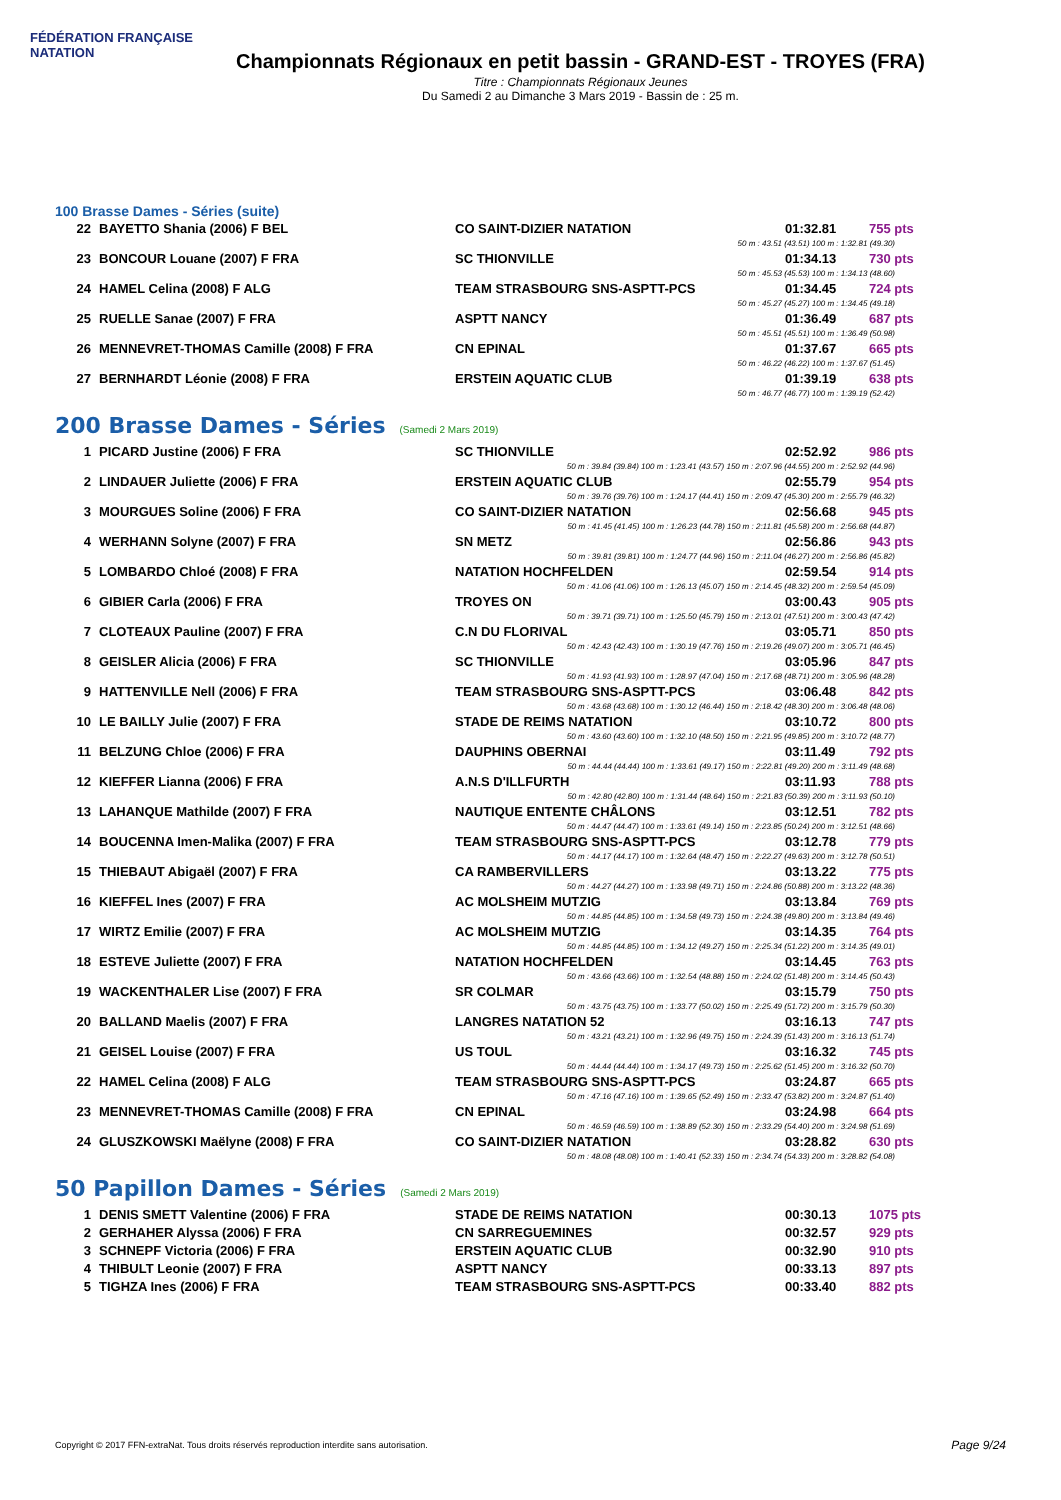FÉDÉRATION FRANÇAISE
NATATION
Championnats Régionaux en petit bassin - GRAND-EST - TROYES (FRA)
Titre : Championnats Régionaux Jeunes
Du Samedi 2 au Dimanche 3 Mars 2019 - Bassin de : 25 m.
100 Brasse Dames - Séries (suite)
| 22 | BAYETTO Shania (2006) F BEL | CO SAINT-DIZIER NATATION | 01:32.81 | 755 pts |
| 50 m : 43.51 (43.51) 100 m : 1:32.81 (49.30) | | | | |
| 23 | BONCOUR Louane (2007) F FRA | SC THIONVILLE | 01:34.13 | 730 pts |
| 50 m : 45.53 (45.53) 100 m : 1:34.13 (48.60) | | | | |
| 24 | HAMEL Celina (2008) F ALG | TEAM STRASBOURG SNS-ASPTT-PCS | 01:34.45 | 724 pts |
| 50 m : 45.27 (45.27) 100 m : 1:34.45 (49.18) | | | | |
| 25 | RUELLE Sanae (2007) F FRA | ASPTT NANCY | 01:36.49 | 687 pts |
| 50 m : 45.51 (45.51) 100 m : 1:36.49 (50.98) | | | | |
| 26 | MENNEVRET-THOMAS Camille (2008) F FRA | CN EPINAL | 01:37.67 | 665 pts |
| 50 m : 46.22 (46.22) 100 m : 1:37.67 (51.45) | | | | |
| 27 | BERNHARDT Léonie (2008) F FRA | ERSTEIN AQUATIC CLUB | 01:39.19 | 638 pts |
| 50 m : 46.77 (46.77) 100 m : 1:39.19 (52.42) | | | | |
200 Brasse Dames - Séries (Samedi 2 Mars 2019)
| 1 | PICARD Justine (2006) F FRA | SC THIONVILLE | 02:52.92 | 986 pts |
| 50 m : 39.84 (39.84) 100 m : 1:23.41 (43.57) 150 m : 2:07.96 (44.55) 200 m : 2:52.92 (44.96) | | | | |
| 2 | LINDAUER Juliette (2006) F FRA | ERSTEIN AQUATIC CLUB | 02:55.79 | 954 pts |
| 50 m : 39.76 (39.76) 100 m : 1:24.17 (44.41) 150 m : 2:09.47 (45.30) 200 m : 2:55.79 (46.32) | | | | |
| 3 | MOURGUES Soline (2006) F FRA | CO SAINT-DIZIER NATATION | 02:56.68 | 945 pts |
| 50 m : 41.45 (41.45) 100 m : 1:26.23 (44.78) 150 m : 2:11.81 (45.58) 200 m : 2:56.68 (44.87) | | | | |
| 4 | WERHANN Solyne (2007) F FRA | SN METZ | 02:56.86 | 943 pts |
| 50 m : 39.81 (39.81) 100 m : 1:24.77 (44.96) 150 m : 2:11.04 (46.27) 200 m : 2:56.86 (45.82) | | | | |
| 5 | LOMBARDO Chloé (2008) F FRA | NATATION HOCHFELDEN | 02:59.54 | 914 pts |
| 50 m : 41.06 (41.06) 100 m : 1:26.13 (45.07) 150 m : 2:14.45 (48.32) 200 m : 2:59.54 (45.09) | | | | |
| 6 | GIBIER Carla (2006) F FRA | TROYES ON | 03:00.43 | 905 pts |
| 50 m : 39.71 (39.71) 100 m : 1:25.50 (45.79) 150 m : 2:13.01 (47.51) 200 m : 3:00.43 (47.42) | | | | |
| 7 | CLOTEAUX Pauline (2007) F FRA | C.N DU FLORIVAL | 03:05.71 | 850 pts |
| 50 m : 42.43 (42.43) 100 m : 1:30.19 (47.76) 150 m : 2:19.26 (49.07) 200 m : 3:05.71 (46.45) | | | | |
| 8 | GEISLER Alicia (2006) F FRA | SC THIONVILLE | 03:05.96 | 847 pts |
| 50 m : 41.93 (41.93) 100 m : 1:28.97 (47.04) 150 m : 2:17.68 (48.71) 200 m : 3:05.96 (48.28) | | | | |
| 9 | HATTENVILLE Nell (2006) F FRA | TEAM STRASBOURG SNS-ASPTT-PCS | 03:06.48 | 842 pts |
| 50 m : 43.68 (43.68) 100 m : 1:30.12 (46.44) 150 m : 2:18.42 (48.30) 200 m : 3:06.48 (48.06) | | | | |
| 10 | LE BAILLY Julie (2007) F FRA | STADE DE REIMS NATATION | 03:10.72 | 800 pts |
| 50 m : 43.60 (43.60) 100 m : 1:32.10 (48.50) 150 m : 2:21.95 (49.85) 200 m : 3:10.72 (48.77) | | | | |
| 11 | BELZUNG Chloe (2006) F FRA | DAUPHINS OBERNAI | 03:11.49 | 792 pts |
| 50 m : 44.44 (44.44) 100 m : 1:33.61 (49.17) 150 m : 2:22.81 (49.20) 200 m : 3:11.49 (48.68) | | | | |
| 12 | KIEFFER Lianna (2006) F FRA | A.N.S D'ILLFURTH | 03:11.93 | 788 pts |
| 50 m : 42.80 (42.80) 100 m : 1:31.44 (48.64) 150 m : 2:21.83 (50.39) 200 m : 3:11.93 (50.10) | | | | |
| 13 | LAHANQUE Mathilde (2007) F FRA | NAUTIQUE ENTENTE CHÂLONS | 03:12.51 | 782 pts |
| 50 m : 44.47 (44.47) 100 m : 1:33.61 (49.14) 150 m : 2:23.85 (50.24) 200 m : 3:12.51 (48.66) | | | | |
| 14 | BOUCENNA Imen-Malika (2007) F FRA | TEAM STRASBOURG SNS-ASPTT-PCS | 03:12.78 | 779 pts |
| 50 m : 44.17 (44.17) 100 m : 1:32.64 (48.47) 150 m : 2:22.27 (49.63) 200 m : 3:12.78 (50.51) | | | | |
| 15 | THIEBAUT Abigaël (2007) F FRA | CA RAMBERVILLERS | 03:13.22 | 775 pts |
| 50 m : 44.27 (44.27) 100 m : 1:33.98 (49.71) 150 m : 2:24.86 (50.88) 200 m : 3:13.22 (48.36) | | | | |
| 16 | KIEFFEL Ines (2007) F FRA | AC MOLSHEIM MUTZIG | 03:13.84 | 769 pts |
| 50 m : 44.85 (44.85) 100 m : 1:34.58 (49.73) 150 m : 2:24.38 (49.80) 200 m : 3:13.84 (49.46) | | | | |
| 17 | WIRTZ Emilie (2007) F FRA | AC MOLSHEIM MUTZIG | 03:14.35 | 764 pts |
| 50 m : 44.85 (44.85) 100 m : 1:34.12 (49.27) 150 m : 2:25.34 (51.22) 200 m : 3:14.35 (49.01) | | | | |
| 18 | ESTEVE Juliette (2007) F FRA | NATATION HOCHFELDEN | 03:14.45 | 763 pts |
| 50 m : 43.66 (43.66) 100 m : 1:32.54 (48.88) 150 m : 2:24.02 (51.48) 200 m : 3:14.45 (50.43) | | | | |
| 19 | WACKENTHALER Lise (2007) F FRA | SR COLMAR | 03:15.79 | 750 pts |
| 50 m : 43.75 (43.75) 100 m : 1:33.77 (50.02) 150 m : 2:25.49 (51.72) 200 m : 3:15.79 (50.30) | | | | |
| 20 | BALLAND Maelis (2007) F FRA | LANGRES NATATION 52 | 03:16.13 | 747 pts |
| 50 m : 43.21 (43.21) 100 m : 1:32.96 (49.75) 150 m : 2:24.39 (51.43) 200 m : 3:16.13 (51.74) | | | | |
| 21 | GEISEL Louise (2007) F FRA | US TOUL | 03:16.32 | 745 pts |
| 50 m : 44.44 (44.44) 100 m : 1:34.17 (49.73) 150 m : 2:25.62 (51.45) 200 m : 3:16.32 (50.70) | | | | |
| 22 | HAMEL Celina (2008) F ALG | TEAM STRASBOURG SNS-ASPTT-PCS | 03:24.87 | 665 pts |
| 50 m : 47.16 (47.16) 100 m : 1:39.65 (52.49) 150 m : 2:33.47 (53.82) 200 m : 3:24.87 (51.40) | | | | |
| 23 | MENNEVRET-THOMAS Camille (2008) F FRA | CN EPINAL | 03:24.98 | 664 pts |
| 50 m : 46.59 (46.59) 100 m : 1:38.89 (52.30) 150 m : 2:33.29 (54.40) 200 m : 3:24.98 (51.69) | | | | |
| 24 | GLUSZKOWSKI Maëlyne (2008) F FRA | CO SAINT-DIZIER NATATION | 03:28.82 | 630 pts |
| 50 m : 48.08 (48.08) 100 m : 1:40.41 (52.33) 150 m : 2:34.74 (54.33) 200 m : 3:28.82 (54.08) | | | | |
50 Papillon Dames - Séries (Samedi 2 Mars 2019)
| 1 | DENIS SMETT Valentine (2006) F FRA | STADE DE REIMS NATATION | 00:30.13 | 1075 pts |
| 2 | GERHAHER Alyssa (2006) F FRA | CN SARREGUEMINES | 00:32.57 | 929 pts |
| 3 | SCHNEPF Victoria (2006) F FRA | ERSTEIN AQUATIC CLUB | 00:32.90 | 910 pts |
| 4 | THIBULT Leonie (2007) F FRA | ASPTT NANCY | 00:33.13 | 897 pts |
| 5 | TIGHZA Ines (2006) F FRA | TEAM STRASBOURG SNS-ASPTT-PCS | 00:33.40 | 882 pts |
Copyright © 2017 FFN-extraNat. Tous droits réservés reproduction interdite sans autorisation.
Page 9/24